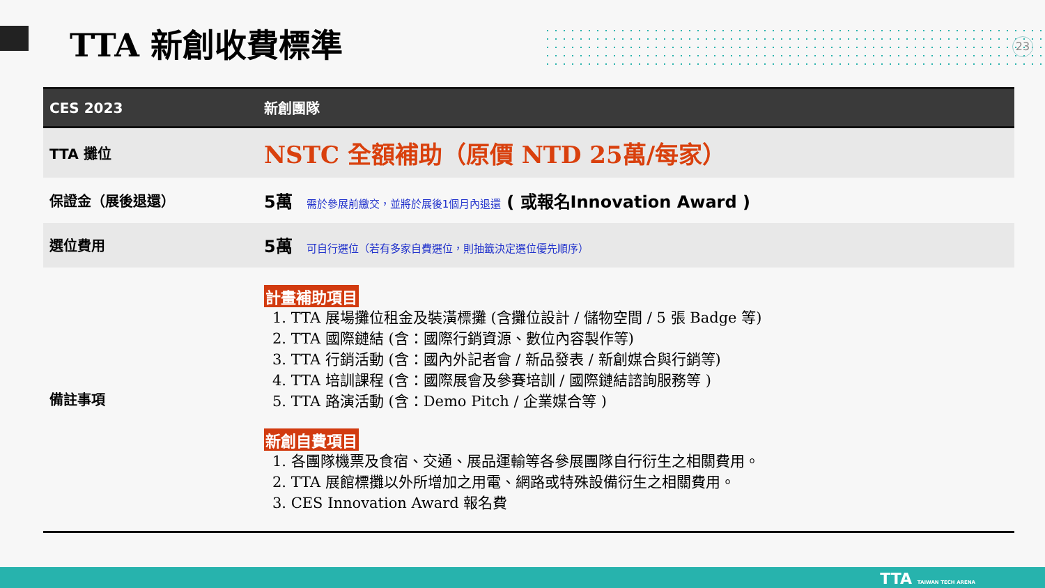TTA 新創收費標準 23
| CES 2023 | 新創團隊 |
| --- | --- |
| TTA 攤位 | NSTC 全額補助（原價 NTD 25萬/每家） |
| 保證金（展後退還） | 5萬 需於參展前繳交，並將於展後1個月內退還 ( 或報名Innovation Award ) |
| 選位費用 | 5萬 可自行選位（若有多家自費選位，則抽籤決定選位優先順序） |
| 備註事項 | 計畫補助項目 1. TTA 展場攤位租金及裝潢標攤 (含攤位設計 / 儲物空間 / 5 張 Badge 等) 2. TTA 國際鏈結 (含：國際行銷資源、數位內容製作等) 3. TTA 行銷活動 (含：國內外記者會 / 新品發表 / 新創媒合與行銷等) 4. TTA 培訓課程 (含：國際展會及參賽培訓 / 國際鏈結諮詢服務等 ) 5. TTA 路演活動 (含：Demo Pitch / 企業媒合等 ) 新創自費項目 1. 各團隊機票及食宿、交通、展品運輸等各參展團隊自行衍生之相關費用。 2. TTA 展館標攤以外所增加之用電、網路或特殊設備衍生之相關費用。 3. CES Innovation Award 報名費 |
TTA TAIWAN TECH ARENA